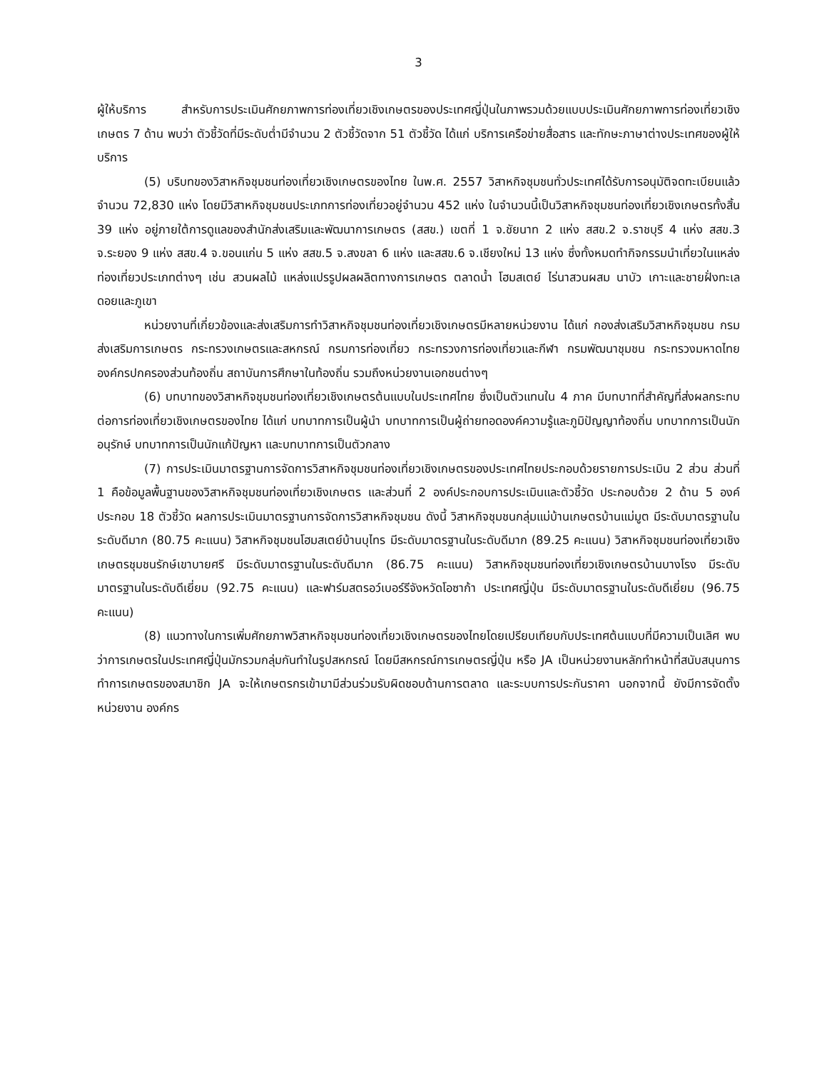3
ผู้ให้บริการ สำหรับการประเมินศักยภาพการท่องเที่ยวเชิงเกษตรของประเทศญี่ปุ่นในภาพรวมด้วยแบบประเมินศักยภาพการท่องเที่ยวเชิงเกษตร 7 ด้าน พบว่า ตัวชี้วัดที่มีระดับต่ำมีจำนวน 2 ตัวชี้วัดจาก 51 ตัวชี้วัด ได้แก่ บริการเครือข่ายสื่อสาร และทักษะภาษาต่างประเทศของผู้ให้บริการ
(5) บริบทของวิสาหกิจชุมชนท่องเที่ยวเชิงเกษตรของไทย ในพ.ศ. 2557 วิสาหกิจชุมชนทั่วประเทศได้รับการอนุมัติจดทะเบียนแล้วจำนวน 72,830 แห่ง โดยมีวิสาหกิจชุมชนประเภทการท่องเที่ยวอยู่จำนวน 452 แห่ง ในจำนวนนี้เป็นวิสาหกิจชุมชนท่องเที่ยวเชิงเกษตรทั้งสิ้น 39 แห่ง อยู่ภายใต้การดูแลของสำนักส่งเสริมและพัฒนาการเกษตร (สสข.) เขตที่ 1 จ.ชัยนาท 2 แห่ง สสข.2 จ.ราชบุรี 4 แห่ง สสข.3 จ.ระยอง 9 แห่ง สสข.4 จ.ขอนแก่น 5 แห่ง สสข.5 จ.สงขลา 6 แห่ง และสสข.6 จ.เชียงใหม่ 13 แห่ง ซึ่งทั้งหมดทำกิจกรรมนำเที่ยวในแหล่งท่องเที่ยวประเภทต่างๆ เช่น สวนผลไม้ แหล่งแปรรูปผลผลิตทางการเกษตร ตลาดน้ำ โฮมสเตย์ ไร่นาสวนผสม นาบัว เกาะและชายฝั่งทะเล ดอยและภูเขา
หน่วยงานที่เกี่ยวข้องและส่งเสริมการทำวิสาหกิจชุมชนท่องเที่ยวเชิงเกษตรมีหลายหน่วยงาน ได้แก่ กองส่งเสริมวิสาหกิจชุมชน กรมส่งเสริมการเกษตร กระทรวงเกษตรและสหกรณ์ กรมการท่องเที่ยว กระทรวงการท่องเที่ยวและกีฬา กรมพัฒนาชุมชน กระทรวงมหาดไทย องค์กรปกครองส่วนท้องถิ่น สถาบันการศึกษาในท้องถิ่น รวมถึงหน่วยงานเอกชนต่างๆ
(6) บทบาทของวิสาหกิจชุมชนท่องเที่ยวเชิงเกษตรต้นแบบในประเทศไทย ซึ่งเป็นตัวแทนใน 4 ภาค มีบทบาทที่สำคัญที่ส่งผลกระทบต่อการท่องเที่ยวเชิงเกษตรของไทย ได้แก่ บทบาทการเป็นผู้นำ บทบาทการเป็นผู้ถ่ายทอดองค์ความรู้และภูมิปัญญาท้องถิ่น บทบาทการเป็นนักอนุรักษ์ บทบาทการเป็นนักแก้ปัญหา และบทบาทการเป็นตัวกลาง
(7) การประเมินมาตรฐานการจัดการวิสาหกิจชุมชนท่องเที่ยวเชิงเกษตรของประเทศไทยประกอบด้วยรายการประเมิน 2 ส่วน ส่วนที่ 1 คือข้อมูลพื้นฐานของวิสาหกิจชุมชนท่องเที่ยวเชิงเกษตร และส่วนที่ 2 องค์ประกอบการประเมินและตัวชี้วัด ประกอบด้วย 2 ด้าน 5 องค์ประกอบ 18 ตัวชี้วัด ผลการประเมินมาตรฐานการจัดการวิสาหกิจชุมชน ดังนี้ วิสาหกิจชุมชนกลุ่มแม่บ้านเกษตรบ้านแม่มูต มีระดับมาตรฐานในระดับดีมาก (80.75 คะแนน) วิสาหกิจชุมชนโฮมสเตย์บ้านบุไทร มีระดับมาตรฐานในระดับดีมาก (89.25 คะแนน) วิสาหกิจชุมชนท่องเที่ยวเชิงเกษตรชุมชนรักษ์เขาบายศรี มีระดับมาตรฐานในระดับดีมาก (86.75 คะแนน) วิสาหกิจชุมชนท่องเที่ยวเชิงเกษตรบ้านบางโรง มีระดับมาตรฐานในระดับดีเยี่ยม (92.75 คะแนน) และฟาร์มสตรอว์เบอร์รีจังหวัดโอซาก้า ประเทศญี่ปุ่น มีระดับมาตรฐานในระดับดีเยี่ยม (96.75 คะแนน)
(8) แนวทางในการเพิ่มศักยภาพวิสาหกิจชุมชนท่องเที่ยวเชิงเกษตรของไทยโดยเปรียบเทียบกับประเทศต้นแบบที่มีความเป็นเลิศ พบว่าการเกษตรในประเทศญี่ปุ่นมักรวมกลุ่มกันทำในรูปสหกรณ์ โดยมีสหกรณ์การเกษตรญี่ปุ่น หรือ JA เป็นหน่วยงานหลักทำหน้าที่สนับสนุนการทำการเกษตรของสมาชิก JA จะให้เกษตรกรเข้ามามีส่วนร่วมรับผิดชอบด้านการตลาด และระบบการประกันราคา นอกจากนี้ ยังมีการจัดตั้งหน่วยงาน องค์กร